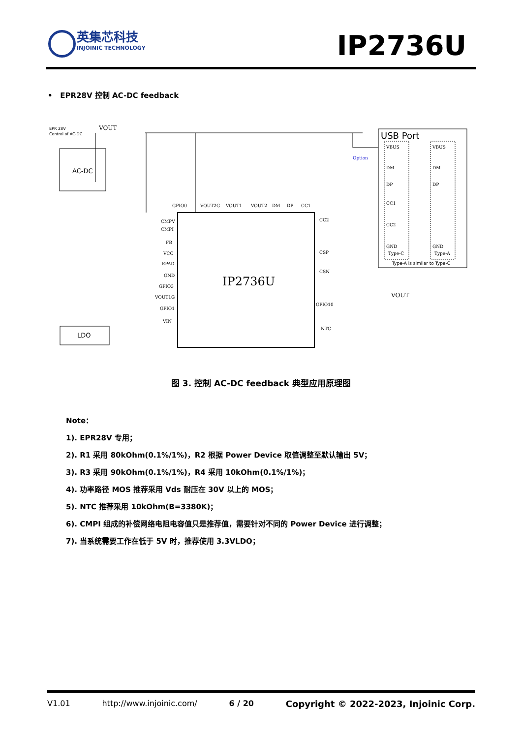英集芯科技
INJOINIC TECHNOLOGY
IP2736U
• EPR28V 控制 AC-DC feedback
IP2736U
AC-DC
EPR 28V
Control of AC-DC
VOUT
LDO
USB Port
Type-A is similar to Type-C
VBUS
DM
DP
CC1
CC2
GND
Type-C
VBUS
DM
DP
GND
Type-A
Option
GPIO0
VOUT2G
VOUT1
VOUT2
DM
DP
CC1
CMPV
CMPI
FB
VCC
EPAD
GND
GPIO3
VOUT1G
GPIO1
VIN
CC2
CSP
CSN
GPIO10
NTC
VOUT
图 3. 控制 AC-DC feedback 典型应用原理图
Note：
1). EPR28V 专用；
2). R1 采用 80kOhm(0.1%/1%)，R2 根据 Power Device 取值调整至默认输出 5V；
3). R3 采用 90kOhm(0.1%/1%)，R4 采用 10kOhm(0.1%/1%)；
4). 功率路径 MOS 推荐采用 Vds 耐压在 30V 以上的 MOS；
5). NTC 推荐采用 10kOhm(B=3380K)；
6). CMPI 组成的补偿网络电阻电容值只是推荐值，需要针对不同的 Power Device 进行调整；
7). 当系统需要工作在低于 5V 时，推荐使用 3.3VLDO；
V1.01 http://www.injoinic.com/ 6 / 20 Copyright © 2022-2023, Injoinic Corp.